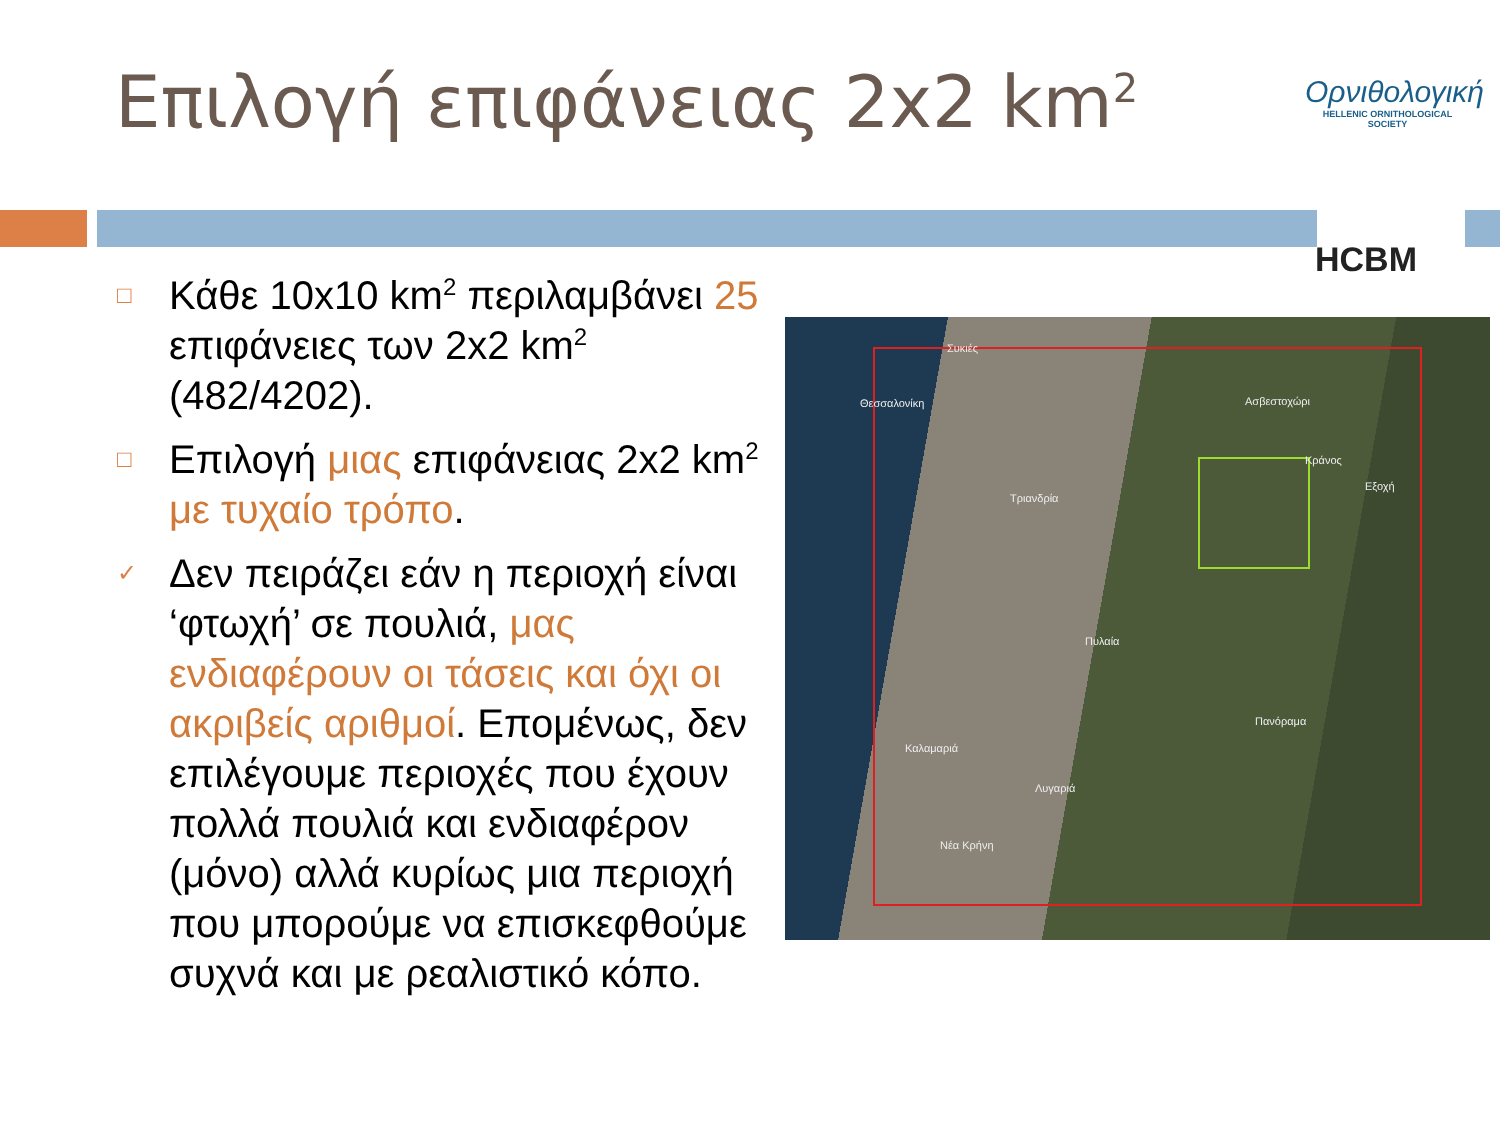Επιλογή επιφάνειας 2x2 km<sup>2</sup>
Ορνιθολογική
HELLENIC ORNITHOLOGICAL SOCIETY
HCBM
□ Κάθε 10x10 km<sup>2</sup> περιλαμβάνει 25 επιφάνειες των 2x2 km<sup>2</sup> (482/4202).
□ Επιλογή μιας επιφάνειας 2x2 km<sup>2</sup> με τυχαίο τρόπο.
✓ Δεν πειράζει εάν η περιοχή είναι ‘φτωχή’ σε πουλιά, μας ενδιαφέρουν οι τάσεις και όχι οι ακριβείς αριθμοί. Επομένως, δεν επιλέγουμε περιοχές που έχουν πολλά πουλιά και ενδιαφέρον (μόνο) αλλά κυρίως μια περιοχή που μπορούμε να επισκεφθούμε συχνά και με ρεαλιστικό κόπο.
Συκιές
Θεσσαλονίκη Ασβεστοχώρι
Κράνος
Εξοχή
Τριανδρία
Πυλαία
Πανόραμα
Καλαμαριά
Λυγαριά
Νέα Κρήνη